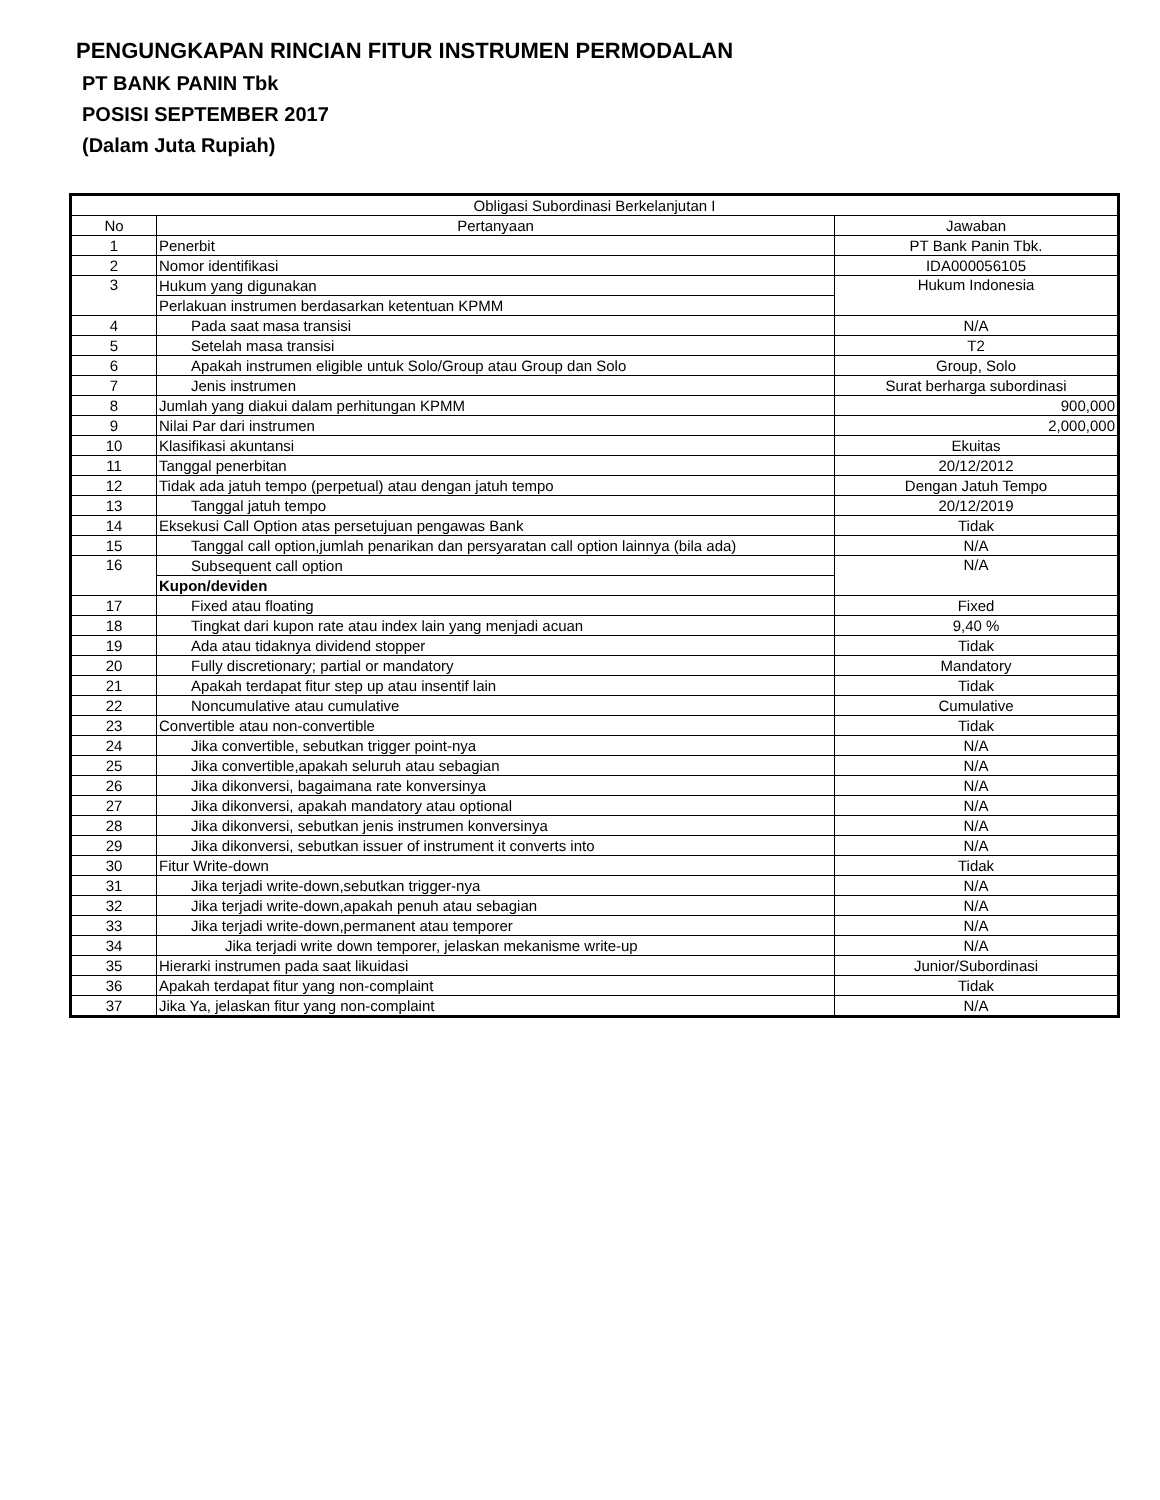PENGUNGKAPAN RINCIAN FITUR INSTRUMEN PERMODALAN
PT BANK PANIN Tbk
POSISI SEPTEMBER 2017
(Dalam Juta Rupiah)
| Obligasi Subordinasi Berkelanjutan I | | |
| --- | --- | --- |
| No | Pertanyaan | Jawaban |
| 1 | Penerbit | PT Bank Panin Tbk. |
| 2 | Nomor identifikasi | IDA000056105 |
| 3 | Hukum yang digunakan | Hukum Indonesia |
| | Perlakuan instrumen berdasarkan ketentuan KPMM | |
| 4 | Pada saat masa transisi | N/A |
| 5 | Setelah masa transisi | T2 |
| 6 | Apakah instrumen eligible untuk Solo/Group atau Group dan Solo | Group, Solo |
| 7 | Jenis instrumen | Surat berharga subordinasi |
| 8 | Jumlah yang diakui dalam perhitungan KPMM | 900,000 |
| 9 | Nilai Par dari instrumen | 2,000,000 |
| 10 | Klasifikasi akuntansi | Ekuitas |
| 11 | Tanggal penerbitan | 20/12/2012 |
| 12 | Tidak ada jatuh tempo (perpetual) atau dengan jatuh tempo | Dengan Jatuh Tempo |
| 13 | Tanggal jatuh tempo | 20/12/2019 |
| 14 | Eksekusi Call Option atas persetujuan pengawas Bank | Tidak |
| 15 | Tanggal call option,jumlah penarikan dan persyaratan call option lainnya (bila ada) | N/A |
| 16 | Subsequent call option | N/A |
| | Kupon/deviden | |
| 17 | Fixed atau floating | Fixed |
| 18 | Tingkat dari kupon rate atau index lain yang menjadi acuan | 9,40 % |
| 19 | Ada atau tidaknya dividend stopper | Tidak |
| 20 | Fully discretionary; partial or mandatory | Mandatory |
| 21 | Apakah terdapat fitur step up atau insentif lain | Tidak |
| 22 | Noncumulative atau cumulative | Cumulative |
| 23 | Convertible atau non-convertible | Tidak |
| 24 | Jika convertible, sebutkan trigger point-nya | N/A |
| 25 | Jika convertible,apakah seluruh atau sebagian | N/A |
| 26 | Jika dikonversi, bagaimana rate konversinya | N/A |
| 27 | Jika dikonversi, apakah mandatory atau optional | N/A |
| 28 | Jika dikonversi, sebutkan jenis instrumen konversinya | N/A |
| 29 | Jika dikonversi, sebutkan issuer of instrument it converts into | N/A |
| 30 | Fitur Write-down | Tidak |
| 31 | Jika terjadi write-down,sebutkan trigger-nya | N/A |
| 32 | Jika terjadi write-down,apakah penuh atau sebagian | N/A |
| 33 | Jika terjadi write-down,permanent atau temporer | N/A |
| 34 | Jika terjadi write down temporer, jelaskan mekanisme write-up | N/A |
| 35 | Hierarki instrumen pada saat likuidasi | Junior/Subordinasi |
| 36 | Apakah terdapat fitur yang non-complaint | Tidak |
| 37 | Jika Ya, jelaskan fitur yang non-complaint | N/A |